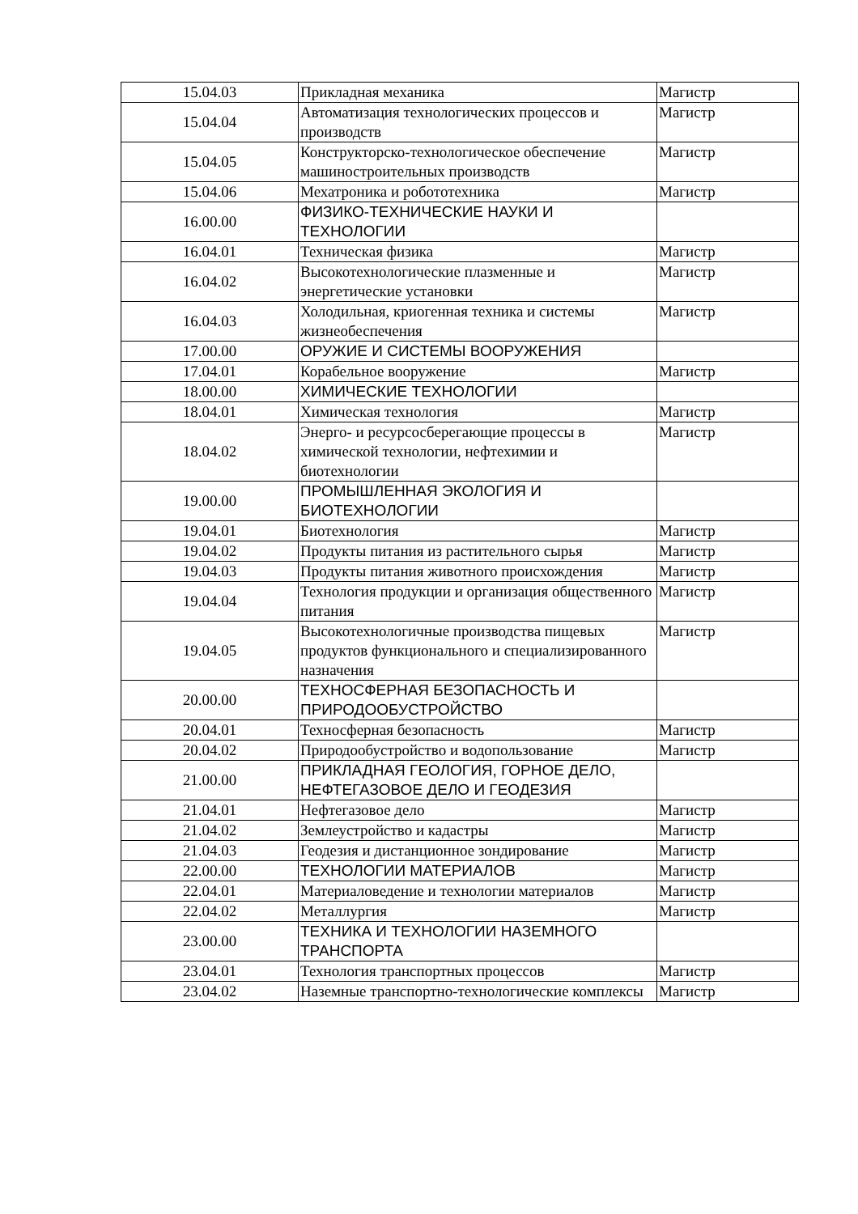| 15.04.03 | Прикладная механика | Магистр |
| 15.04.04 | Автоматизация технологических процессов и производств | Магистр |
| 15.04.05 | Конструкторско-технологическое обеспечение машиностроительных производств | Магистр |
| 15.04.06 | Мехатроника и робототехника | Магистр |
| 16.00.00 | ФИЗИКО-ТЕХНИЧЕСКИЕ НАУКИ И ТЕХНОЛОГИИ | |
| 16.04.01 | Техническая физика | Магистр |
| 16.04.02 | Высокотехнологические плазменные и энергетические установки | Магистр |
| 16.04.03 | Холодильная, криогенная техника и системы жизнеобеспечения | Магистр |
| 17.00.00 | ОРУЖИЕ И СИСТЕМЫ ВООРУЖЕНИЯ | |
| 17.04.01 | Корабельное вооружение | Магистр |
| 18.00.00 | ХИМИЧЕСКИЕ ТЕХНОЛОГИИ | |
| 18.04.01 | Химическая технология | Магистр |
| 18.04.02 | Энерго- и ресурсосберегающие процессы в химической технологии, нефтехимии и биотехнологии | Магистр |
| 19.00.00 | ПРОМЫШЛЕННАЯ ЭКОЛОГИЯ И БИОТЕХНОЛОГИИ | |
| 19.04.01 | Биотехнология | Магистр |
| 19.04.02 | Продукты питания из растительного сырья | Магистр |
| 19.04.03 | Продукты питания животного происхождения | Магистр |
| 19.04.04 | Технология продукции и организация общественного питания | Магистр |
| 19.04.05 | Высокотехнологичные производства пищевых продуктов функционального и специализированного назначения | Магистр |
| 20.00.00 | ТЕХНОСФЕРНАЯ БЕЗОПАСНОСТЬ И ПРИРОДООБУСТРОЙСТВО | |
| 20.04.01 | Техносферная безопасность | Магистр |
| 20.04.02 | Природообустройство и водопользование | Магистр |
| 21.00.00 | ПРИКЛАДНАЯ ГЕОЛОГИЯ, ГОРНОЕ ДЕЛО, НЕФТЕГАЗОВОЕ ДЕЛО И ГЕОДЕЗИЯ | |
| 21.04.01 | Нефтегазовое дело | Магистр |
| 21.04.02 | Землеустройство и кадастры | Магистр |
| 21.04.03 | Геодезия и дистанционное зондирование | Магистр |
| 22.00.00 | ТЕХНОЛОГИИ МАТЕРИАЛОВ | Магистр |
| 22.04.01 | Материаловедение и технологии материалов | Магистр |
| 22.04.02 | Металлургия | Магистр |
| 23.00.00 | ТЕХНИКА И ТЕХНОЛОГИИ НАЗЕМНОГО ТРАНСПОРТА | |
| 23.04.01 | Технология транспортных процессов | Магистр |
| 23.04.02 | Наземные транспортно-технологические комплексы | Магистр |